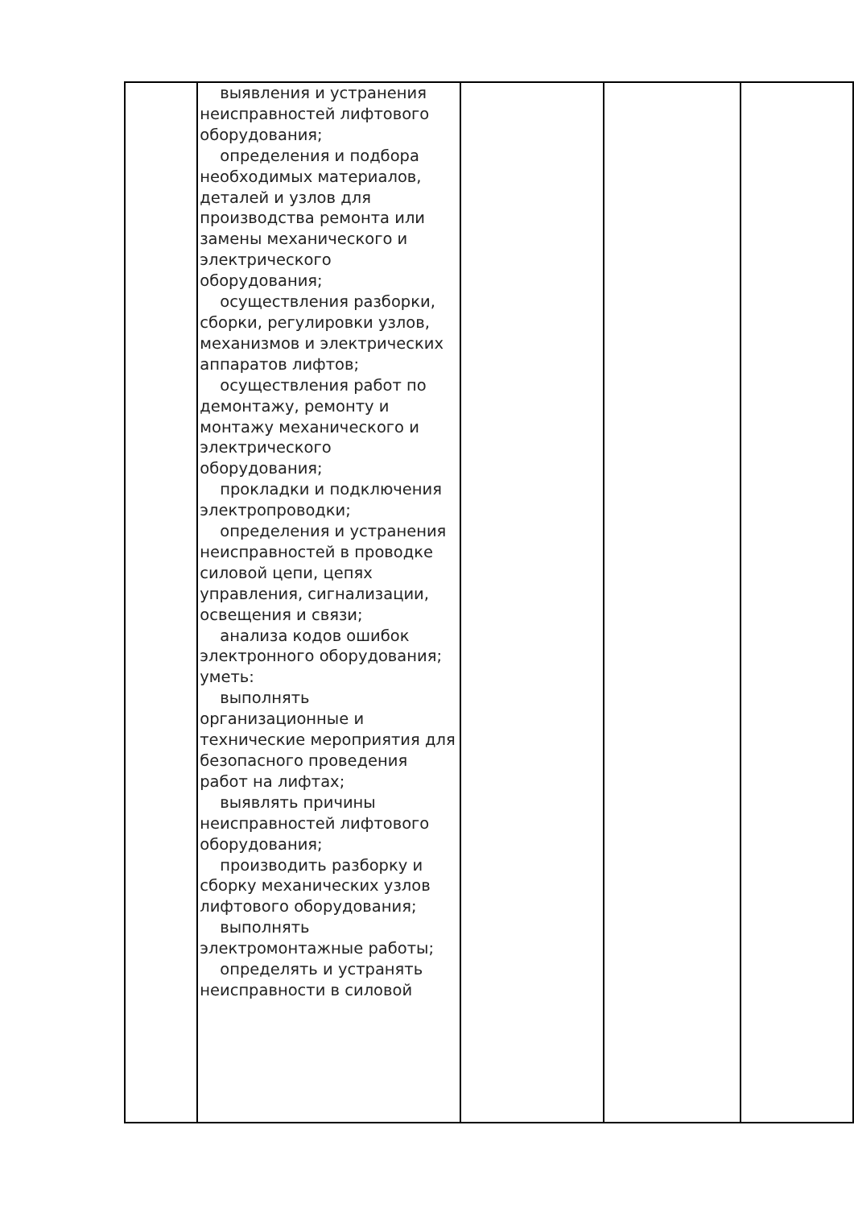| | выявления и устранения неисправностей лифтового оборудования; определения и подбора необходимых материалов, деталей и узлов для производства ремонта или замены механического и электрического оборудования; осуществления разборки, сборки, регулировки узлов, механизмов и электрических аппаратов лифтов; осуществления работ по демонтажу, ремонту и монтажу механического и электрического оборудования; прокладки и подключения электропроводки; определения и устранения неисправностей в проводке силовой цепи, цепях управления, сигнализации, освещения и связи; анализа кодов ошибок электронного оборудования; уметь: выполнять организационные и технические мероприятия для безопасного проведения работ на лифтах; выявлять причины неисправностей лифтового оборудования; производить разборку и сборку механических узлов лифтового оборудования; выполнять электромонтажные работы; определять и устранять неисправности в силовой | | | |